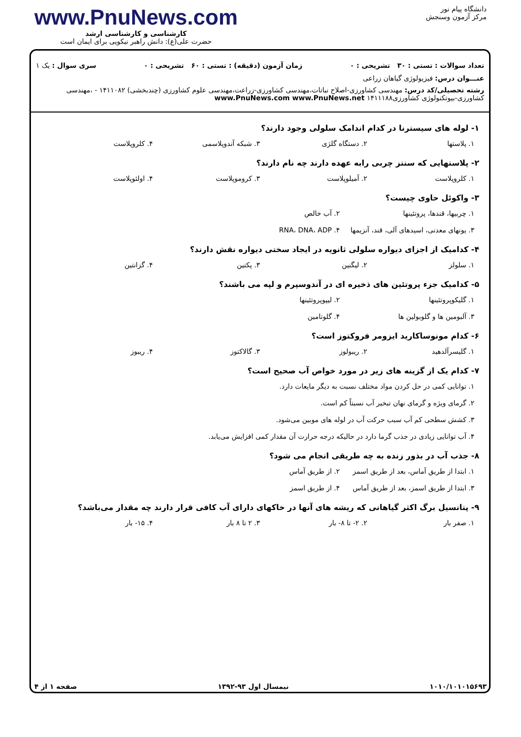دانشگاه پیام نور
مرکز آزمون وسنجش
www.PnuNews.com
کارشناسی و کارشناسی ارشد
حضرت علی(ع): دانش راهبر نیکویی برای ایمان است
تعداد سوالات : تستی : ۳۰ تشریحی : ۰ زمان آزمون (دقیقه) : تستی : ۶۰ تشریحی : ۰ سری سوال : یک ۱
عنـــوان درس: فیزیولوژی گیاهان زراعی
رشته تحصیلی/کد درس: مهندسی کشاورزی-اصلاح نباتات،مهندسی کشاورزی-زراعت،مهندسی علوم کشاورزی (چندبخشی) ۱۴۱۱۰۸۲ - ،مهندسی کشاورزی-بیوتکنولوژی کشاورزی۱۴۱۱۱۸۸ www.PnuNews.com www.PnuNews.net
۱- لوله های سیسترنا در کدام اندامک سلولی وجود دارند؟
۱. پلاستها
۲. دستگاه گلژی
۳. شبکه آندوپلاسمی
۴. کلروپلاست
۲- پلاستهایی که سنتز چربی رابه عهده دارند چه نام دارند؟
۱. کلروپلاست
۲. آمیلوپلاست
۳. کروموپلاست
۴. اولئوپلاست
۳- واکوئل حاوی چیست؟
۱. چربیها، قندها، پروتئینها
۲. آب خالص
۳. یونهای معدنی، اسیدهای آلی، قند، آنزیمها
۴. RNA، DNA، ADP
۴- کدامیک از اجزای دیواره سلولی ثانویه در ایجاد سختی دیواره نقش دارند؟
۱. سلولز
۲. لیگنین
۳. پکتین
۴. گزانتین
۵- کدامیک جزء پروتئین های ذخیره ای در آندوسپرم و لپه می باشند؟
۱. گلیکوپروتئینها
۲. لیپوپروتئینها
۳. آلبومین ها و گلوبولین ها
۴. گلوتامین
۶- کدام مونوساکارید ایزومر فروکتوز است؟
۱. گلیسرآلدهید
۲. ریبولوز
۳. گالاکتوز
۴. ریبوز
۷- کدام یک از گزینه های زیر در مورد خواص آب صحیح است؟
۱. توانایی کمی در حل کردن مواد مختلف نسبت به دیگر مایعات دارد.
۲. گرمای ویژه و گرمای نهان تبخیر آب نسبتاً کم است.
۳. کشش سطحی کم آب سبب حرکت آب در لوله های موبین می‌شود.
۴. آب توانایی زیادی در جذب گرما دارد در حالیکه درجه حرارت آن مقدار کمی افزایش می‌یابد.
۸- جذب آب در بذور زنده به چه طریقی انجام می شود؟
۱. ابتدا از طریق آماس، بعد از طریق اسمز
۲. از طریق آماس
۳. ابتدا از طریق اسمز، بعد از طریق آماس
۴. از طریق اسمز
۹- پتانسیل برگ اکثر گیاهانی که ریشه های آنها در خاکهای دارای آب کافی قرار دارند چه مقدار می‌باشد؟
۱. صفر بار
۲. ۲- تا ۸- بار
۳. ۲ تا ۸ بار
۴. ۱۵- بار
۱۰۱۰/۱۰۱۰۱۵۶۹۳ نیمسال اول ۹۳-۱۳۹۲ صفحه ۱ از ۴